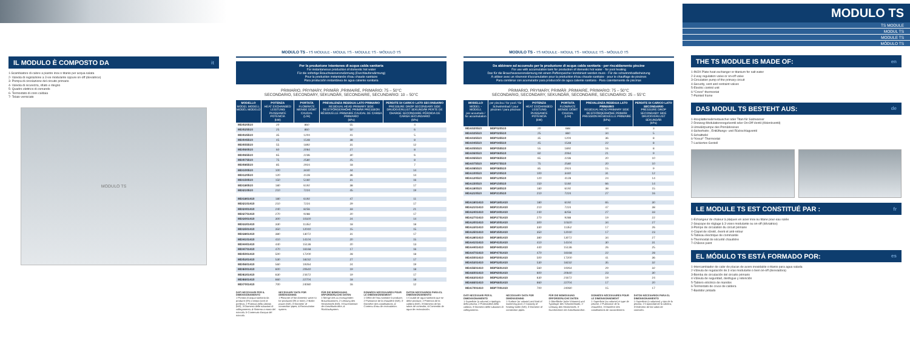IL MODULO È COMPOSTO DA it
1-Scambiatore di calore a piastre inox o titanio per acqua salata
2- Valvola di regolazione a 3 vie modulante oppure on-off (deviatrice)
3- Pompa di circolazione del circuito primario
4- Valvola di sicurezza, sfiato e ritegno
5- Quadro elettrico di comando
6- Termostato di cons caldaia
7- Telaio verniciato
MODULO TS
MODULO TS - TS MODULE - MODUL TS - MODULE TS - MÓDULO TS
Per la produzione istantanea di acqua calda sanitaria
For instantaneous production of domestic hot water
Für die sofortige Brauchwassererwärmung (Durchlauferwärmung)
Pour la production instantanée d'eau chaude sanitaire
Para producción instantánea de agua caliente sanitaria
PRIMARIO, PRYMARY, PRIMÄR ,PRIMAIRE, PRIMARIO: 75 – 50°C
SECONDARIO, SECONDARY, SEKUNDÄR, SECONDAIRE, SECUNDARIO: 10 – 50°C
| MODELLO MODEL MODELL MODÈL MODELO | POTENZA HEAT EXCHANGED LEISTUNG PUISSANCE POTENCIA (kW) | PORTATA FLOWRATE MENGE DÉBIT CAUDAL (L/H) | PREVALENZA RESIDUA LATO PRIMARIO RESIDUAL HEAD PRIMARY SIDE RESTFÖRDERHÖHE PRIMÄR PRESSION RÉSIDUELLE PRIMAIRE CAUDAL DE CARGA PRIMARIO (kPa) | PERDITE DI CARICO LATO SECONDARIO PRESSURE DROP SECONDARY SIDE DRUCKVERLUST SEKUNDÄR PERTE DE CHARGE SECONDAIRE PÉRDIDA DE CARGA SECUNDARIO (kPa) |
| --- | --- | --- | --- | --- |
| MDI020510 | 20 | 860 | 55 | 4 |
| MDI025510 | 25 | 860 | 50 | 6 |
| MDI035510 | 35 | 1204 | 41 | 5 |
| MDI045510 | 45 | 1548 | 38 | 8 |
| MDI055510 | 55 | 1892 | 31 | 12 |
| MDI060510 | 60 | 2064 | 27 | 8 |
| MDI065510 | 65 | 2236 | 30 | 6 |
| MDI075510 | 75 | 2580 | 25 | 8 |
| MDI085510 | 85 | 2924 | 18 | 7 |
| MDI100510 | 100 | 3440 | 44 | 14 |
| MDI120510 | 120 | 4128 | 36 | 14 |
| MDI150510 | 150 | 5160 | 31 | 16 |
| MDI180510 | 180 | 6192 | 38 | 17 |
| MDI210510 | 210 | 7224 | 45 | 19 |
| MDI1801410 | 180 | 6192 | 47 | 11 |
| MDI2101410 | 210 | 7224 | 29 | 17 |
| MDI2401410 | 240 | 8256 | 33 | 21 |
| MDI2701410 | 270 | 9288 | 20 | 17 |
| MDI3001410 | 300 | 10320 | 24 | 14 |
| MDI3301410 | 330 | 11352 | 18 | 18 |
| MDI3501410 | 350 | 12040 | 15 | 15 |
| MDI3801410 | 380 | 13072 | 31 | 17 |
| MDI4101410 | 410 | 14104 | 20 | 15 |
| MDI4401410 | 440 | 15136 | 20 | 13 |
| MDI4701410 | 470 | 16168 | 17 | 16 |
| MDI5001410 | 500 | 17200 | 28 | 18 |
| MDI5301410 | 530 | 18232 | 27 | 17 |
| MDI5601410 | 560 | 19264 | 24 | 19 |
| MDI6001410 | 600 | 20640 | 19 | 18 |
| MDI6301410 | 630 | 21672 | 19 | 17 |
| MDI6601410 | 660 | 22704 | 18 | 18 |
| MDI7001410 | 700 | 24080 | 16 | 12 |
DATI NECESSARI PER IL DIMENSIONAMENTO
1-Portata di acqua sanitaria da produrre (l/h) o tempo (ore) di prelievo; 2-Potenza della caldaia (kW); 3-Diametro delle tubazioni di collegamento; 4-Sistema a mono del ricircolo; 5-Contenuto d'acqua del ricircolo.
NECESSARY DATA FOR DIMENSIONING
1-Flowrate of hot domestic water to be produced (l/h or time); 2-Boiler power (kW); 3-Diameter of connection pipes; 4-Recirculation system.
FÜR DIE BEMESSUNG ERFORDERLICHE DATEN
1-Menge des zu erzeugenden Brauchwassers; 2-Leistung des Heizkessels (kW); 3-Durchmesser der Anschlussrohre; 4-Rücklaufsystem.
DONNÉES NÉCESSAIRES POUR LE DIMENSIONNEMENT
1-Débit de l'eau sanitaire à produire; 2-Puissance de la chaudière (kW); 3-Diamètre des canalisations; 4-Contenu d'eau de recirculation.
DATOS NECESARIOS PARA EL DIMENSIONAMIENTO
1-Caudal de agua sanitaria que se debe producir; 2-Potencia de la caldera (kW); 3-Diámetro de los tubos de conexión; 4-Contenido de agua de recirculación.
MODULO TS - TS MODULE - MODUL TS - MODULE TS - MÓDULO TS
Da abbinare ad accumulo per la produzione di acqua calda sanitaria - per riscaldamento piscine
For use with accumulation tank for production of domestic hot water - for pool heating
Das für die Brauchwassererwärmung mit einem Pufferspeicher kombiniert werden muss - Für die schwimmbadbeheizung
À utiliser avec un réservoir d'accumulation pour la production d'eau chaude sanitaire - pour le chauffage de piscines
Para combinar con acumulador para producción de agua caliente sanitaria - Para calentamiento de piscinas
PRIMARIO, PRYMARY, PRIMÄR ,PRIMAIRE, PRIMARIO: 75 – 50°C
SECONDARIO, SECONDARY, SEKUNDÄR, SECONDAIRE, SECUNDARIO: 25 – 55°C
| MODELLO MODEL - MODELL per accumulo / for accumulation | per piscina / for pool / für Schwimmbad / pour piscines / para piscinas | POTENZA HEAT EXCHANGED LEISTUNG PUISSANCE POTENCIA (kW) | PORTATA FLOWRATE MENGE DÉBIT CAUDAL (L/H) | PREVALENZA RESIDUA LATO PRIMARIO RESIDUAL HEAD PRIMARY SIDE RESTFÖRDERHÖHE PRIMÄR PRESSION RÉSIDUELLE PRIMAIRE (kPa) | PERDITE DI CARICO LATO SECONDARIO PRESSURE DROP SECONDARY SIDE DRUCKVERLUST SEKUNDÄR (kPa) |
| --- | --- | --- | --- | --- | --- |
| MDA020510 | MDP020510 | 20 | 688 | 44 | 3 |
| MDA025510 | MDP025510 | 25 | 860 | 34 | 5 |
| MDA035510 | MDP035510 | 35 | 1204 | 36 | 8 |
| MDA045510 | MDP045510 | 45 | 1548 | 22 | 8 |
| MDA055510 | MDP055510 | 55 | 1892 | 16 | 8 |
| MDA060510 | MDP060510 | 60 | 2064 | 21 | 9 |
| MDA065510 | MDP065510 | 65 | 2236 | 20 | 10 |
| MDA075510 | MDP075510 | 75 | 2580 | 20 | 10 |
| MDA085510 | MDP085510 | 85 | 2924 | 15 | 9 |
| MDA100510 | MDP100510 | 100 | 3440 | 31 | 12 |
| MDA120510 | MDP120510 | 120 | 4128 | 24 | 14 |
| MDA150510 | MDP150510 | 150 | 5160 | 66 | 14 |
| MDA180510 | MDP180510 | 180 | 6192 | 38 | 15 |
| MDA210510 | MDP210510 | 210 | 7224 | 27 | 16 |
| MDA1801410 | MDP1801410 | 180 | 6192 | 65 | 30 |
| MDA2101410 | MDP2101410 | 210 | 7224 | 47 | 38 |
| MDA2401410 | MDP2401410 | 240 | 8256 | 27 | 33 |
| MDA2701410 | MDP2701410 | 270 | 9288 | 19 | 22 |
| MDA3001410 | MDP3001410 | 300 | 10320 | 34 | 27 |
| MDA3301410 | MDP3301410 | 330 | 11352 | 17 | 26 |
| MDA3501410 | MDP3501410 | 350 | 12040 | 17 | 23 |
| MDA3801410 | MDP3801410 | 380 | 13072 | 34 | 27 |
| MDA4101410 | MDP4101410 | 410 | 14104 | 30 | 31 |
| MDA4401410 | MDP4401410 | 440 | 15136 | 26 | 25 |
| MDA4701410 | MDP4701410 | 470 | 16168 | 22 | 28 |
| MDA5001410 | MDP5001410 | 500 | 17200 | 41 | 36 |
| MDA5301410 | MDP5301410 | 530 | 18232 | 35 | 32 |
| MDA5601410 | MDP5601410 | 560 | 19264 | 29 | 32 |
| MDA6001410 | MDP6001410 | 600 | 20640 | 23 | 30 |
| MDA6301410 | MDP6301410 | 630 | 21672 | 19 | 24 |
| MDA6601410 | MDP6601410 | 660 | 22704 | 17 | 20 |
| MDA7001410 | MDP7001410 | 700 | 24080 | 15 | 17 |
DATI NECESSARI PER IL DIMENSIONAMENTO
1-Superficie (o volume) e tipologia della piscina; 2-Potenzialità della caldaia; 3-Diametro delle tubazioni di collegamento.
NECESSARY DATA FOR DIMENSIONING
1-Surface (or volume) and kind of swimming pool; 2-Capacity of heating boiler (kW); 3-Diameter of connection pipes.
FÜR DIE BEMESSUNG ERFORDERLICHE DATEN
1-Oberfläche (oder Volumen) und Typologie des Schwimmbads; 2-Leistung des Heizkessels; 3-Durchmesser der Anschlussrohre.
DONNÉES NÉCESSAIRES POUR LE DIMENSIONNEMENT
1-Superficie (ou volume) et type de piscine; 2-Puissance de la chaudière; 3-Diamètre des canalisations de raccordement.
DATOS NECESARIOS PARA EL DIMENSIONAMIENTO
1-Superficie (o volumen) y tipo de la piscina; 2-Capacidad de la caldera; 3-Diámetro de los tubos de conexión.
MODULO TS
TS MODULE
MODUL TS
MODULE TS
MÓDULO TS
THE TS MODULE IS MADE OF: en
1-INOX Plate heat exchanger or titanium for salt water
2-3 way regulation valve or on-off valve
3-Circulation pump of the primary circuit
4-Security, vent and restraint valves
5-Electric control unit
6-"Cross" thermostat
7-Painted frame
DAS MODUL TS BESTEHT AUS: de
1-Inoxplattenwärmetauscher oder Titan für Salzwasser
2-Dreiweg-Modulationsregelventil oder On-Off-Ventil (Ablenkventil)
3-Umwälzpumpe des Primärkreises
4-Sicherheits-, Entlüftungs- und Rückschlagventil
5-Schalttafel
6-"Kreuz"-Thermostat
7-Lackiertes Gestell
LE MODULE TS EST CONSTITUÉ PAR : fr
1-Echangeur de chaleur à plaques en acier inox ou titane pour eau salée
2-Soupape de réglage à 3 voies modulante ou on-off (déviatrice)
3-Pompe de circulation du circuit primaire
4-Clapet de sûreté, évent et anti-retour
5-Tableau électrique de commande
6-Thermostat de sécurité chaudière
7-Châssis peint
EL MÓDULO TS ESTÁ FORMADO POR: es
1-Intercambiador de calor de placas de acero inoxidable o titanio para agua salada
2-Válvula de regulación de 3 vías modulante o bien on-off (desviadora)
3-Bomba de circulación del circuito primario
4-Válvula de seguridad, desfogue y retención
5-Tablero eléctrico de mandos
6-Termostato de cruce de caldera
7-Bastidor pintado